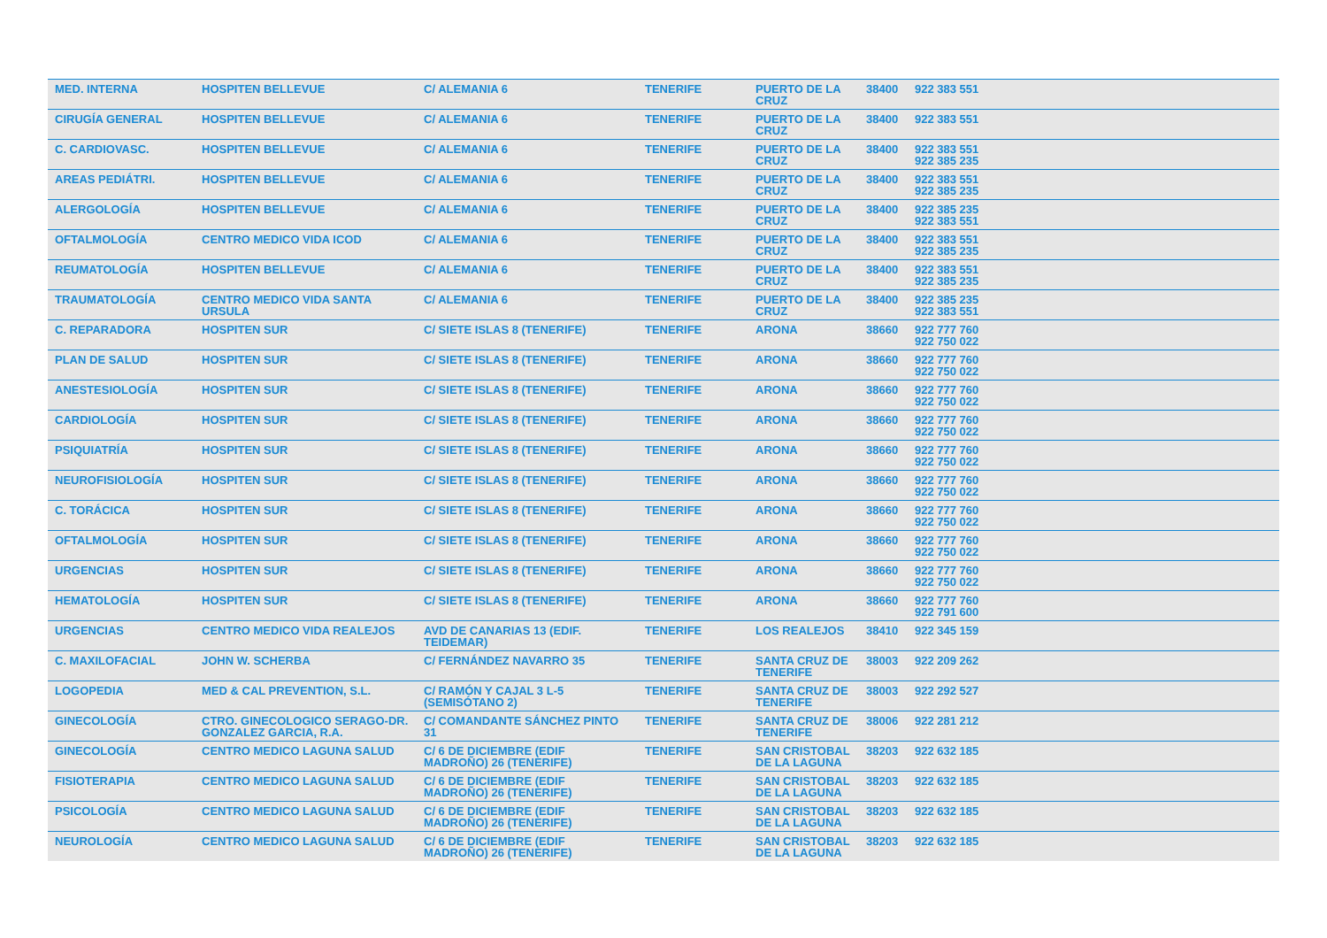| MED. INTERNA | HOSPITEN BELLEVUE | C/ ALEMANIA 6 | TENERIFE | PUERTO DE LA CRUZ | 38400 | 922 383 551 |
| CIRUGÍA GENERAL | HOSPITEN BELLEVUE | C/ ALEMANIA 6 | TENERIFE | PUERTO DE LA CRUZ | 38400 | 922 383 551 |
| C. CARDIOVASC. | HOSPITEN BELLEVUE | C/ ALEMANIA 6 | TENERIFE | PUERTO DE LA CRUZ | 38400 | 922 383 551 922 385 235 |
| AREAS PEDIÁTRI. | HOSPITEN BELLEVUE | C/ ALEMANIA 6 | TENERIFE | PUERTO DE LA CRUZ | 38400 | 922 383 551 922 385 235 |
| ALERGOLOGÍA | HOSPITEN BELLEVUE | C/ ALEMANIA 6 | TENERIFE | PUERTO DE LA CRUZ | 38400 | 922 385 235 922 383 551 |
| OFTALMOLOGÍA | CENTRO MEDICO VIDA ICOD | C/ ALEMANIA 6 | TENERIFE | PUERTO DE LA CRUZ | 38400 | 922 383 551 922 385 235 |
| REUMATOLOGÍA | HOSPITEN BELLEVUE | C/ ALEMANIA 6 | TENERIFE | PUERTO DE LA CRUZ | 38400 | 922 383 551 922 385 235 |
| TRAUMATOLOGÍA | CENTRO MEDICO VIDA SANTA URSULA | C/ ALEMANIA 6 | TENERIFE | PUERTO DE LA CRUZ | 38400 | 922 385 235 922 383 551 |
| C. REPARADORA | HOSPITEN SUR | C/ SIETE ISLAS 8 (TENERIFE) | TENERIFE | ARONA | 38660 | 922 777 760 922 750 022 |
| PLAN DE SALUD | HOSPITEN SUR | C/ SIETE ISLAS 8 (TENERIFE) | TENERIFE | ARONA | 38660 | 922 777 760 922 750 022 |
| ANESTESIOLOGÍA | HOSPITEN SUR | C/ SIETE ISLAS 8 (TENERIFE) | TENERIFE | ARONA | 38660 | 922 777 760 922 750 022 |
| CARDIOLOGÍA | HOSPITEN SUR | C/ SIETE ISLAS 8 (TENERIFE) | TENERIFE | ARONA | 38660 | 922 777 760 922 750 022 |
| PSIQUIATRÍA | HOSPITEN SUR | C/ SIETE ISLAS 8 (TENERIFE) | TENERIFE | ARONA | 38660 | 922 777 760 922 750 022 |
| NEUROFISIOLOGÍA | HOSPITEN SUR | C/ SIETE ISLAS 8 (TENERIFE) | TENERIFE | ARONA | 38660 | 922 777 760 922 750 022 |
| C. TORÁCICA | HOSPITEN SUR | C/ SIETE ISLAS 8 (TENERIFE) | TENERIFE | ARONA | 38660 | 922 777 760 922 750 022 |
| OFTALMOLOGÍA | HOSPITEN SUR | C/ SIETE ISLAS 8 (TENERIFE) | TENERIFE | ARONA | 38660 | 922 777 760 922 750 022 |
| URGENCIAS | HOSPITEN SUR | C/ SIETE ISLAS 8 (TENERIFE) | TENERIFE | ARONA | 38660 | 922 777 760 922 750 022 |
| HEMATOLOGÍA | HOSPITEN SUR | C/ SIETE ISLAS 8 (TENERIFE) | TENERIFE | ARONA | 38660 | 922 777 760 922 791 600 |
| URGENCIAS | CENTRO MEDICO VIDA REALEJOS | AVD DE CANARIAS 13 (EDIF. TEIDEMAR) | TENERIFE | LOS REALEJOS | 38410 | 922 345 159 |
| C. MAXILOFACIAL | JOHN W. SCHERBA | C/ FERNÁNDEZ NAVARRO 35 | TENERIFE | SANTA CRUZ DE TENERIFE | 38003 | 922 209 262 |
| LOGOPEDIA | MED & CAL PREVENTION, S.L. | C/ RAMÓN Y CAJAL 3 L-5 (SEMISÓTANO 2) | TENERIFE | SANTA CRUZ DE TENERIFE | 38003 | 922 292 527 |
| GINECOLOGÍA | CTRO. GINECOLOGICO SERAGO-DR. GONZALEZ GARCIA, R.A. | C/ COMANDANTE SÁNCHEZ PINTO 31 | TENERIFE | SANTA CRUZ DE TENERIFE | 38006 | 922 281 212 |
| GINECOLOGÍA | CENTRO MEDICO LAGUNA SALUD | C/ 6 DE DICIEMBRE (EDIF MADROÑO) 26 (TENERIFE) | TENERIFE | SAN CRISTOBAL DE LA LAGUNA | 38203 | 922 632 185 |
| FISIOTERAPIA | CENTRO MEDICO LAGUNA SALUD | C/ 6 DE DICIEMBRE (EDIF MADROÑO) 26 (TENERIFE) | TENERIFE | SAN CRISTOBAL DE LA LAGUNA | 38203 | 922 632 185 |
| PSICOLOGÍA | CENTRO MEDICO LAGUNA SALUD | C/ 6 DE DICIEMBRE (EDIF MADROÑO) 26 (TENERIFE) | TENERIFE | SAN CRISTOBAL DE LA LAGUNA | 38203 | 922 632 185 |
| NEUROLOGÍA | CENTRO MEDICO LAGUNA SALUD | C/ 6 DE DICIEMBRE (EDIF MADROÑO) 26 (TENERIFE) | TENERIFE | SAN CRISTOBAL DE LA LAGUNA | 38203 | 922 632 185 |